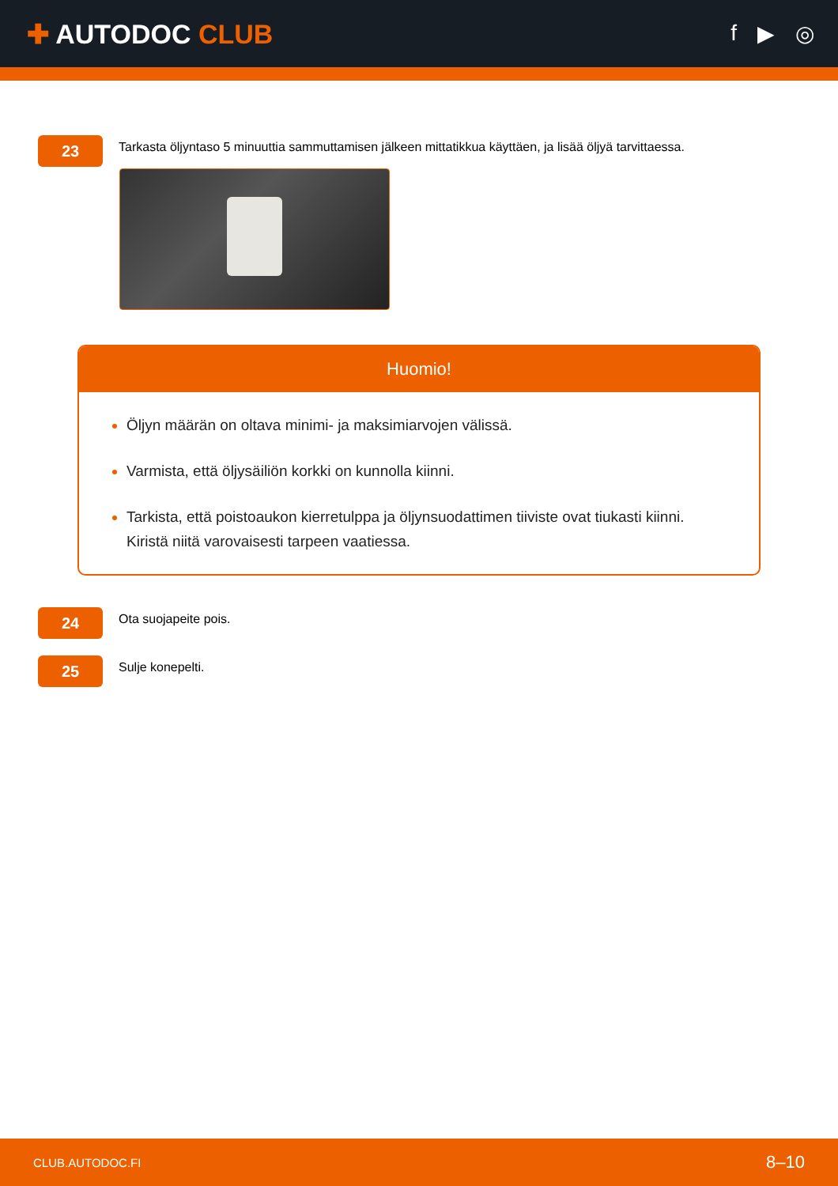✚ AUTODOC CLUB
f ▶ ◎
23
Tarkasta öljyntaso 5 minuuttia sammuttamisen jälkeen mittatikkua käyttäen, ja lisää öljyä tarvittaessa.
Huomio!
Öljyn määrän on oltava minimi- ja maksimiarvojen välissä.
Varmista, että öljysäiliön korkki on kunnolla kiinni.
Tarkista, että poistoaukon kierretulppa ja öljynsuodattimen tiiviste ovat tiukasti kiinni. Kiristä niitä varovaisesti tarpeen vaatiessa.
24
Ota suojapeite pois.
25
Sulje konepelti.
CLUB.AUTODOC.FI 8–10